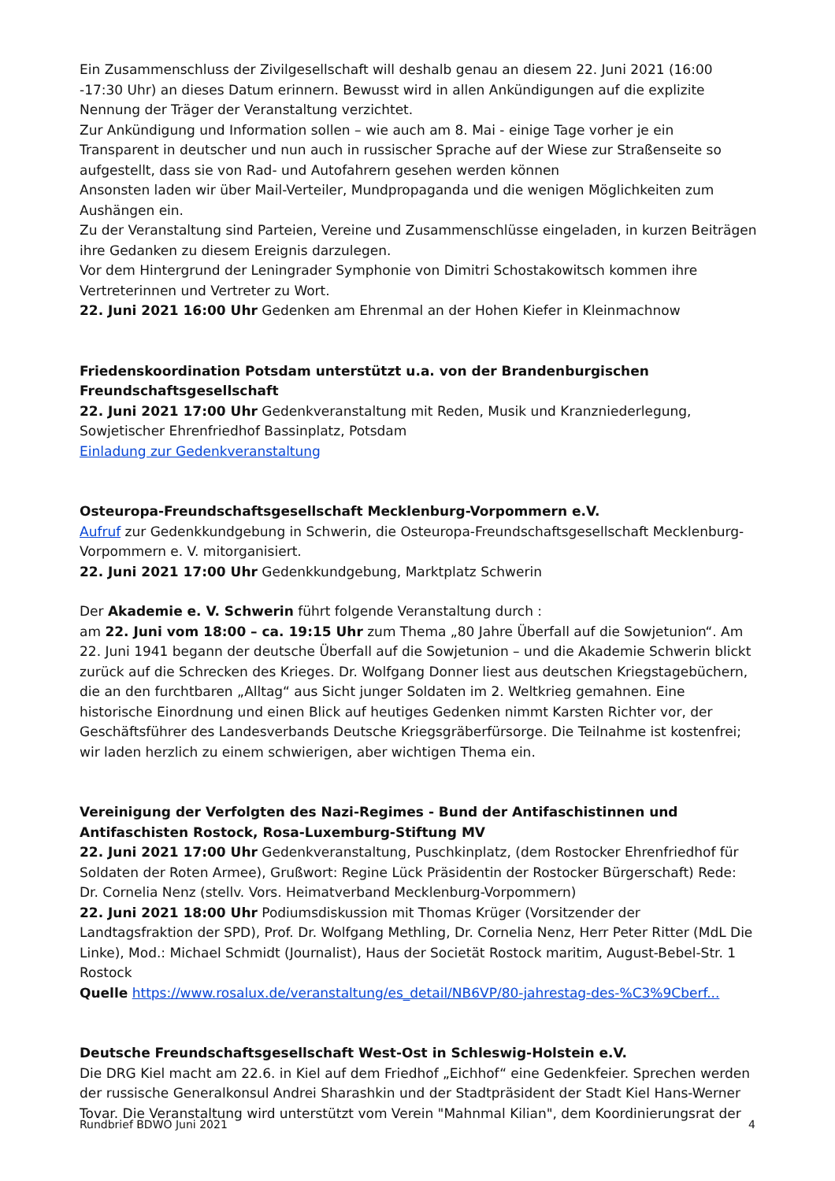Ein Zusammenschluss der Zivilgesellschaft will deshalb genau an diesem 22. Juni 2021 (16:00 -17:30 Uhr) an dieses Datum erinnern. Bewusst wird in allen Ankündigungen auf die explizite Nennung der Träger der Veranstaltung verzichtet.
Zur Ankündigung und Information sollen – wie auch am 8. Mai - einige Tage vorher je ein Transparent in deutscher und nun auch in russischer Sprache auf der Wiese zur Straßenseite so aufgestellt, dass sie von Rad- und Autofahrern gesehen werden können
Ansonsten laden wir über Mail-Verteiler, Mundpropaganda und die wenigen Möglichkeiten zum Aushängen ein.
Zu der Veranstaltung sind Parteien, Vereine und Zusammenschlüsse eingeladen, in kurzen Beiträgen ihre Gedanken zu diesem Ereignis darzulegen.
Vor dem Hintergrund der Leningrader Symphonie von Dimitri Schostakowitsch kommen ihre Vertreterinnen und Vertreter zu Wort.
22. Juni 2021 16:00 Uhr Gedenken am Ehrenmal an der Hohen Kiefer in Kleinmachnow
Friedenskoordination Potsdam unterstützt u.a. von der Brandenburgischen Freundschaftsgesellschaft
22. Juni 2021 17:00 Uhr Gedenkveranstaltung mit Reden, Musik und Kranzniederlegung, Sowjetischer Ehrenfriedhof Bassinplatz, Potsdam
Einladung zur Gedenkveranstaltung
Osteuropa-Freundschaftsgesellschaft Mecklenburg-Vorpommern e.V.
Aufruf zur Gedenkkundgebung in Schwerin, die Osteuropa-Freundschaftsgesellschaft Mecklenburg-Vorpommern e. V. mitorganisiert.
22. Juni 2021 17:00 Uhr Gedenkkundgebung, Marktplatz Schwerin
Der Akademie e. V. Schwerin führt folgende Veranstaltung durch :
am 22. Juni vom 18:00 – ca. 19:15 Uhr zum Thema „80 Jahre Überfall auf die Sowjetunion“. Am 22. Juni 1941 begann der deutsche Überfall auf die Sowjetunion – und die Akademie Schwerin blickt zurück auf die Schrecken des Krieges. Dr. Wolfgang Donner liest aus deutschen Kriegstagebüchern, die an den furchtbaren „Alltag“ aus Sicht junger Soldaten im 2. Weltkrieg gemahnen. Eine historische Einordnung und einen Blick auf heutiges Gedenken nimmt Karsten Richter vor, der Geschäftsführer des Landesverbands Deutsche Kriegsgräberfürsorge. Die Teilnahme ist kostenfrei; wir laden herzlich zu einem schwierigen, aber wichtigen Thema ein.
Vereinigung der Verfolgten des Nazi-Regimes - Bund der Antifaschistinnen und Antifaschisten Rostock, Rosa-Luxemburg-Stiftung MV
22. Juni 2021 17:00 Uhr Gedenkveranstaltung, Puschkinplatz, (dem Rostocker Ehrenfriedhof für Soldaten der Roten Armee), Grußwort: Regine Lück Präsidentin der Rostocker Bürgerschaft) Rede: Dr. Cornelia Nenz (stellv. Vors. Heimatverband Mecklenburg-Vorpommern)
22. Juni 2021 18:00 Uhr Podiumsdiskussion mit Thomas Krüger (Vorsitzender der Landtagsfraktion der SPD), Prof. Dr. Wolfgang Methling, Dr. Cornelia Nenz, Herr Peter Ritter (MdL Die Linke), Mod.: Michael Schmidt (Journalist), Haus der Societät Rostock maritim, August-Bebel-Str. 1 Rostock
Quelle https://www.rosalux.de/veranstaltung/es_detail/NB6VP/80-jahrestag-des-%C3%9Cberf...
Deutsche Freundschaftsgesellschaft West-Ost in Schleswig-Holstein e.V.
Die DRG Kiel macht am 22.6. in Kiel auf dem Friedhof „Eichhof“ eine Gedenkfeier. Sprechen werden der russische Generalkonsul Andrei Sharashkin und der Stadtpräsident der Stadt Kiel Hans-Werner Tovar. Die Veranstaltung wird unterstützt vom Verein "Mahnmal Kilian", dem Koordinierungsrat der
Rundbrief BDWO Juni 2021 4